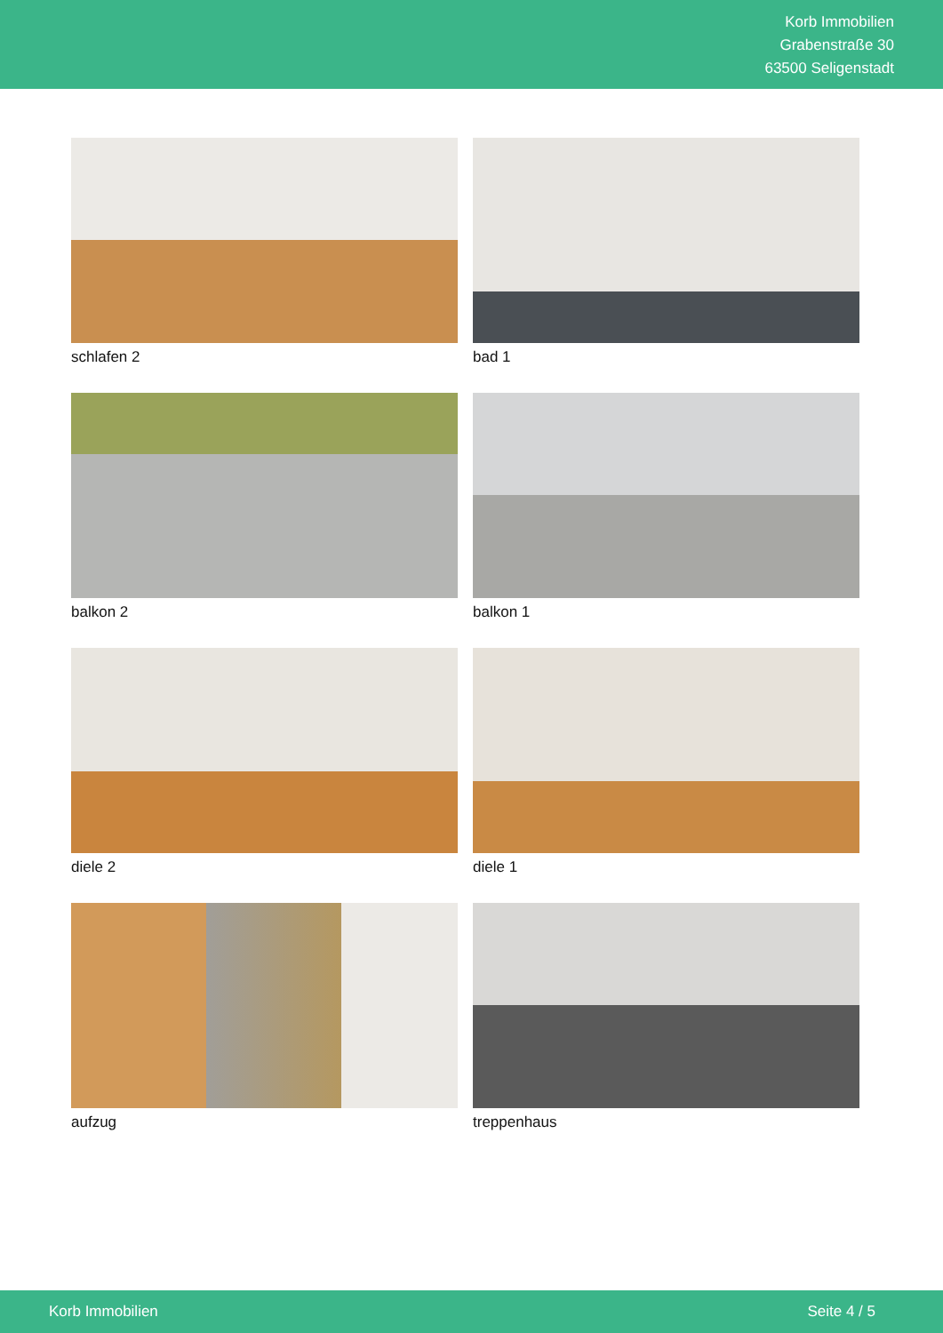Korb Immobilien
Grabenstraße 30
63500 Seligenstadt
schlafen 2
bad 1
balkon 2
balkon 1
diele 2
diele 1
aufzug
treppenhaus
Korb Immobilien Seite 4 / 5